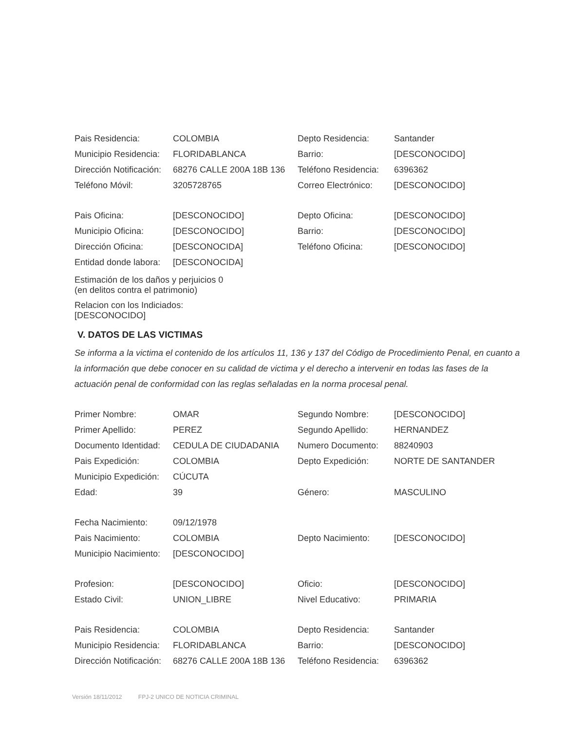| Pais Residencia: | COLOMBIA | Depto Residencia: | Santander |
| Municipio Residencia: | FLORIDABLANCA | Barrio: | [DESCONOCIDO] |
| Dirección Notificación: | 68276 CALLE 200A 18B 136 | Teléfono Residencia: | 6396362 |
| Teléfono Móvil: | 3205728765 | Correo Electrónico: | [DESCONOCIDO] |
| Pais Oficina: | [DESCONOCIDO] | Depto Oficina: | [DESCONOCIDO] |
| Municipio Oficina: | [DESCONOCIDO] | Barrio: | [DESCONOCIDO] |
| Dirección Oficina: | [DESCONOCIDA] | Teléfono Oficina: | [DESCONOCIDO] |
| Entidad donde labora: | [DESCONOCIDA] | | |
Estimación de los daños y perjuicios 0
(en delitos contra el patrimonio)
Relacion con los Indiciados:
[DESCONOCIDO]
V. DATOS DE LAS VICTIMAS
Se informa a la victima el contenido de los artículos 11, 136 y 137 del Código de Procedimiento Penal, en cuanto a la información que debe conocer en su calidad de victima y el derecho a intervenir en todas las fases de la actuación penal de conformidad con las reglas señaladas en la norma procesal penal.
| Primer Nombre: | OMAR | Segundo Nombre: | [DESCONOCIDO] |
| Primer Apellido: | PEREZ | Segundo Apellido: | HERNANDEZ |
| Documento Identidad: | CEDULA DE CIUDADANIA | Numero Documento: | 88240903 |
| Pais Expedición: | COLOMBIA | Depto Expedición: | NORTE DE SANTANDER |
| Municipio Expedición: | CÚCUTA | | |
| Edad: | 39 | Género: | MASCULINO |
| Fecha Nacimiento: | 09/12/1978 | | |
| Pais Nacimiento: | COLOMBIA | Depto Nacimiento: | [DESCONOCIDO] |
| Municipio Nacimiento: | [DESCONOCIDO] | | |
| Profesion: | [DESCONOCIDO] | Oficio: | [DESCONOCIDO] |
| Estado Civil: | UNION_LIBRE | Nivel Educativo: | PRIMARIA |
| Pais Residencia: | COLOMBIA | Depto Residencia: | Santander |
| Municipio Residencia: | FLORIDABLANCA | Barrio: | [DESCONOCIDO] |
| Dirección Notificación: | 68276 CALLE 200A 18B 136 | Teléfono Residencia: | 6396362 |
Versión 18/11/2012 FPJ-2 UNICO DE NOTICIA CRIMINAL